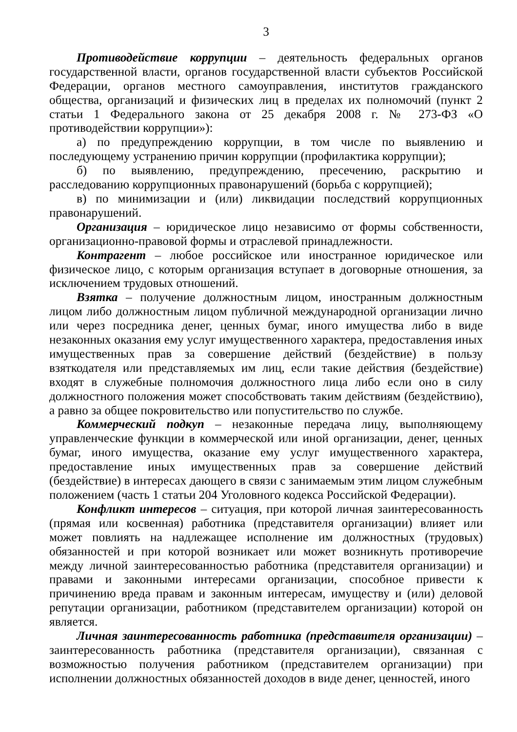3
Противодействие коррупции – деятельность федеральных органов государственной власти, органов государственной власти субъектов Российской Федерации, органов местного самоуправления, институтов гражданского общества, организаций и физических лиц в пределах их полномочий (пункт 2 статьи 1 Федерального закона от 25 декабря 2008 г. № 273-ФЗ «О противодействии коррупции»):
а) по предупреждению коррупции, в том числе по выявлению и последующему устранению причин коррупции (профилактика коррупции);
б) по выявлению, предупреждению, пресечению, раскрытию и расследованию коррупционных правонарушений (борьба с коррупцией);
в) по минимизации и (или) ликвидации последствий коррупционных правонарушений.
Организация – юридическое лицо независимо от формы собственности, организационно-правовой формы и отраслевой принадлежности.
Контрагент – любое российское или иностранное юридическое или физическое лицо, с которым организация вступает в договорные отношения, за исключением трудовых отношений.
Взятка – получение должностным лицом, иностранным должностным лицом либо должностным лицом публичной международной организации лично или через посредника денег, ценных бумаг, иного имущества либо в виде незаконных оказания ему услуг имущественного характера, предоставления иных имущественных прав за совершение действий (бездействие) в пользу взяткодателя или представляемых им лиц, если такие действия (бездействие) входят в служебные полномочия должностного лица либо если оно в силу должностного положения может способствовать таким действиям (бездействию), а равно за общее покровительство или попустительство по службе.
Коммерческий подкуп – незаконные передача лицу, выполняющему управленческие функции в коммерческой или иной организации, денег, ценных бумаг, иного имущества, оказание ему услуг имущественного характера, предоставление иных имущественных прав за совершение действий (бездействие) в интересах дающего в связи с занимаемым этим лицом служебным положением (часть 1 статьи 204 Уголовного кодекса Российской Федерации).
Конфликт интересов – ситуация, при которой личная заинтересованность (прямая или косвенная) работника (представителя организации) влияет или может повлиять на надлежащее исполнение им должностных (трудовых) обязанностей и при которой возникает или может возникнуть противоречие между личной заинтересованностью работника (представителя организации) и правами и законными интересами организации, способное привести к причинению вреда правам и законным интересам, имуществу и (или) деловой репутации организации, работником (представителем организации) которой он является.
Личная заинтересованность работника (представителя организации) – заинтересованность работника (представителя организации), связанная с возможностью получения работником (представителем организации) при исполнении должностных обязанностей доходов в виде денег, ценностей, иного